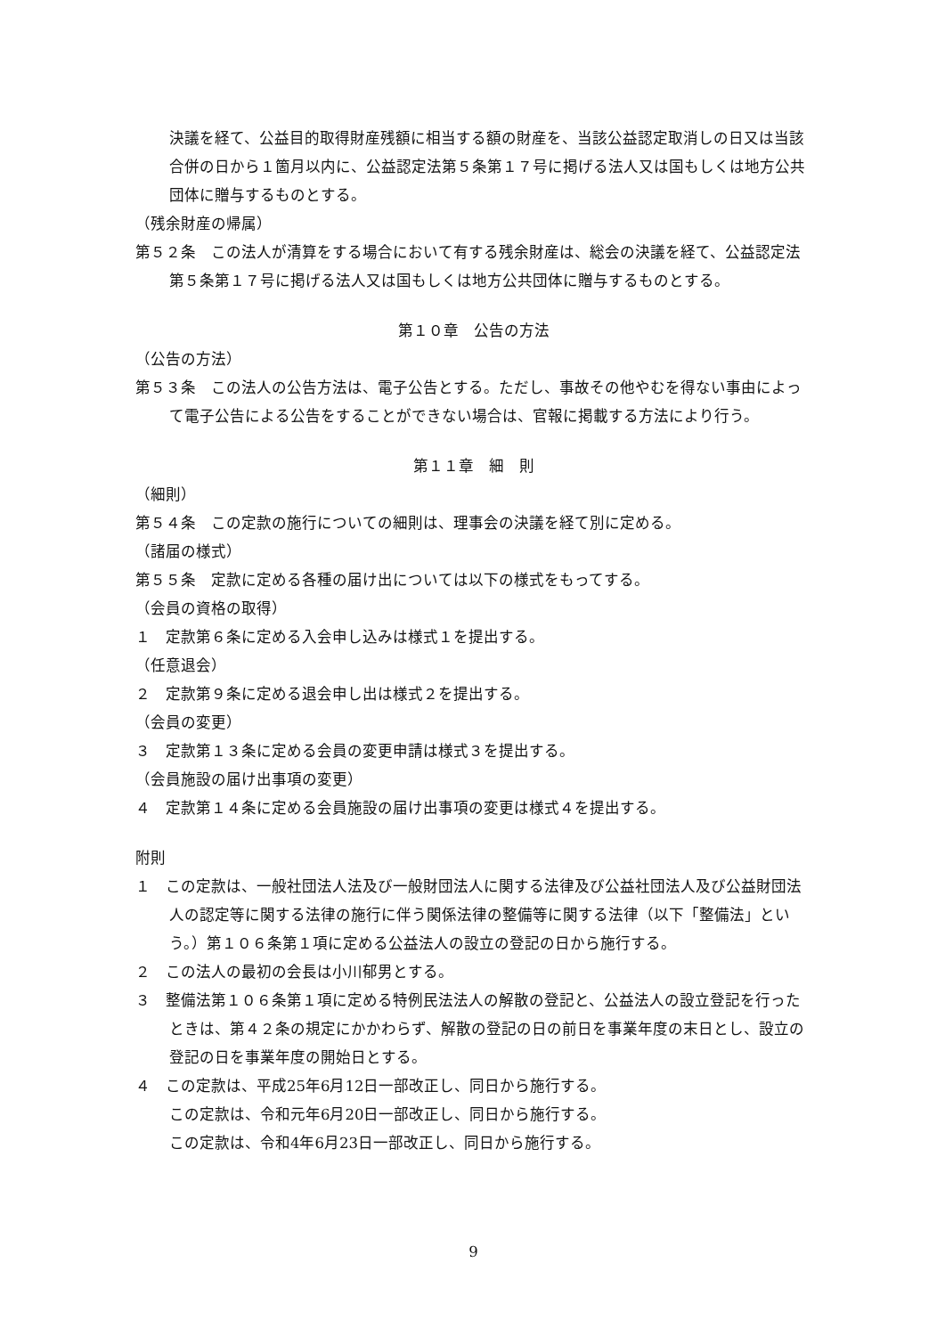決議を経て、公益目的取得財産残額に相当する額の財産を、当該公益認定取消しの日又は当該合併の日から１箇月以内に、公益認定法第５条第１７号に掲げる法人又は国もしくは地方公共団体に贈与するものとする。
（残余財産の帰属）
第５２条　この法人が清算をする場合において有する残余財産は、総会の決議を経て、公益認定法第５条第１７号に掲げる法人又は国もしくは地方公共団体に贈与するものとする。
第１０章　公告の方法
（公告の方法）
第５３条　この法人の公告方法は、電子公告とする。ただし、事故その他やむを得ない事由によって電子公告による公告をすることができない場合は、官報に掲載する方法により行う。
第１１章　細　則
（細則）
第５４条　この定款の施行についての細則は、理事会の決議を経て別に定める。
（諸届の様式）
第５５条　定款に定める各種の届け出については以下の様式をもってする。
（会員の資格の取得）
１　定款第６条に定める入会申し込みは様式１を提出する。
（任意退会）
２　定款第９条に定める退会申し出は様式２を提出する。
（会員の変更）
３　定款第１３条に定める会員の変更申請は様式３を提出する。
（会員施設の届け出事項の変更）
４　定款第１４条に定める会員施設の届け出事項の変更は様式４を提出する。
附則
１　この定款は、一般社団法人法及び一般財団法人に関する法律及び公益社団法人及び公益財団法人の認定等に関する法律の施行に伴う関係法律の整備等に関する法律（以下「整備法」という。）第１０６条第１項に定める公益法人の設立の登記の日から施行する。
２　この法人の最初の会長は小川郁男とする。
３　整備法第１０６条第１項に定める特例民法法人の解散の登記と、公益法人の設立登記を行ったときは、第４２条の規定にかかわらず、解散の登記の日の前日を事業年度の末日とし、設立の登記の日を事業年度の開始日とする。
４　この定款は、平成25年6月12日一部改正し、同日から施行する。
この定款は、令和元年6月20日一部改正し、同日から施行する。
この定款は、令和4年6月23日一部改正し、同日から施行する。
9